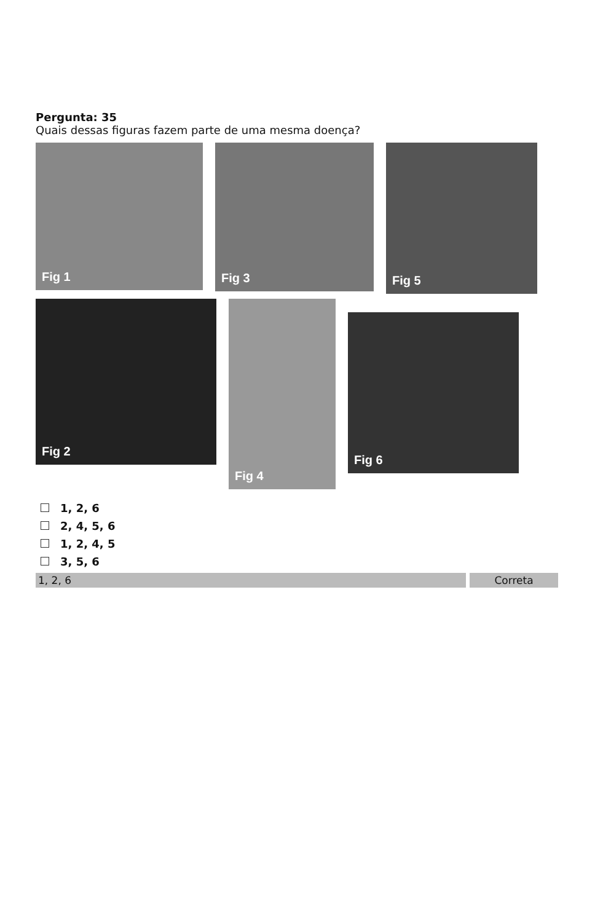Pergunta: 35
Quais dessas figuras fazem parte de uma mesma doença?
Fig 1
Fig 3
Fig 5
Fig 2
Fig 4
Fig 6
1, 2, 6
2, 4, 5, 6
1, 2, 4, 5
3, 5, 6
1, 2, 6 Correta